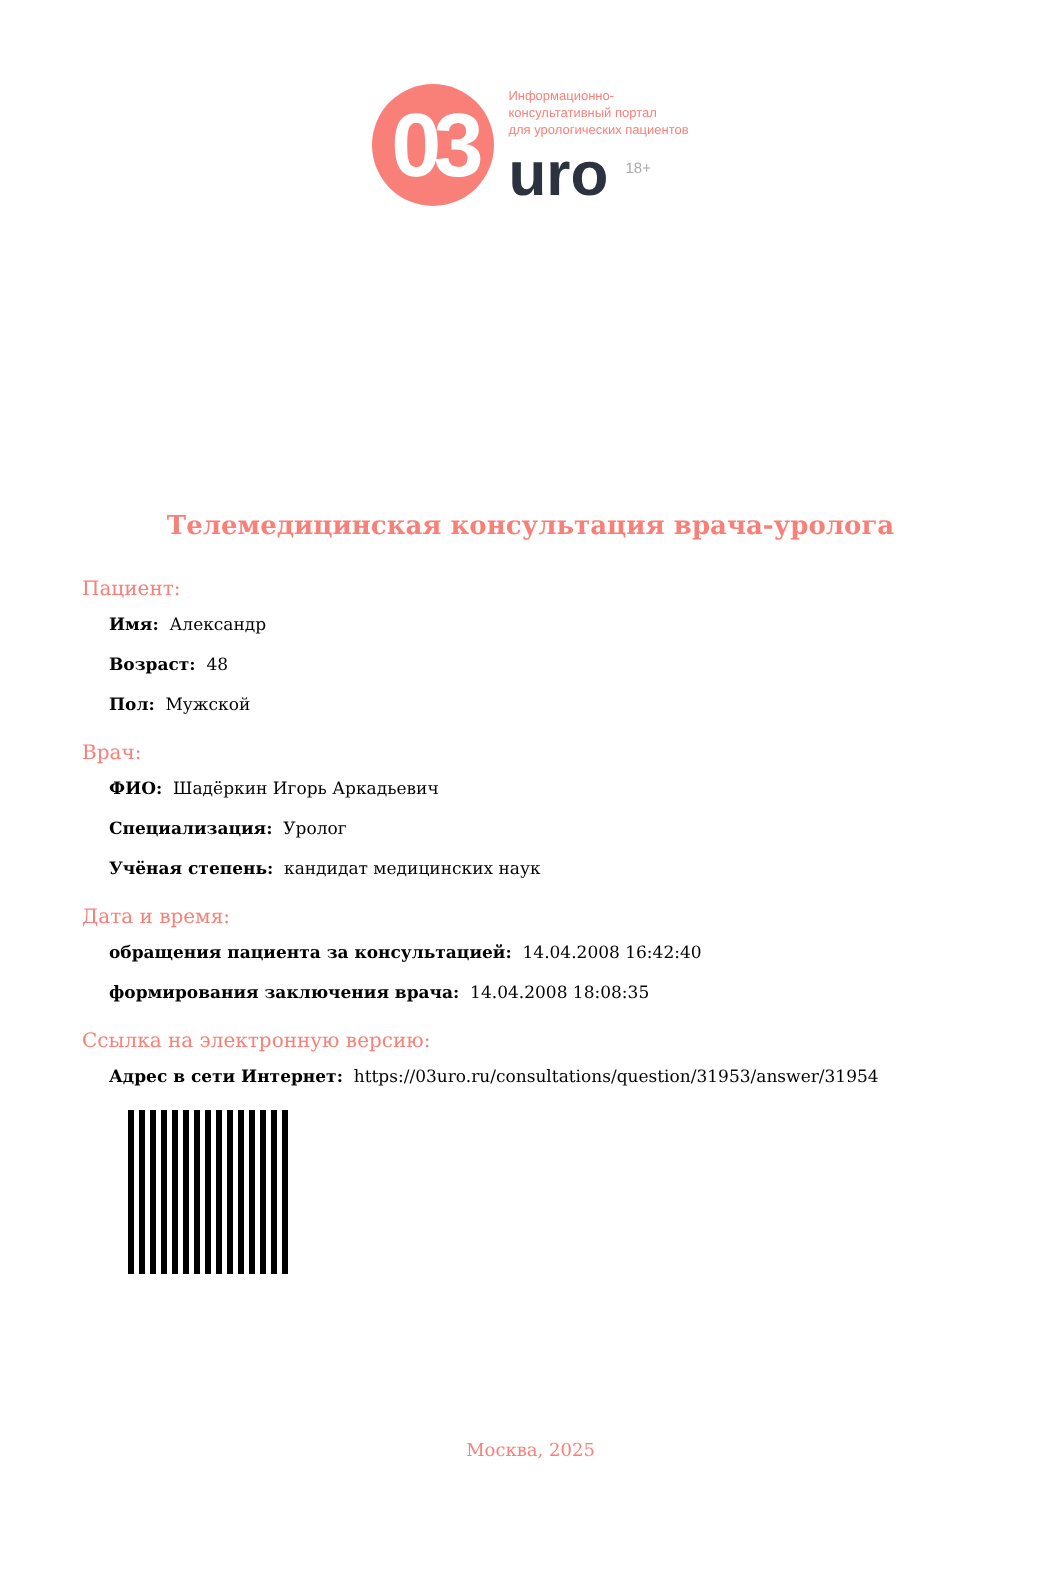03
Информационно-
консультативный портал
для урологических пациентов
uro <sup>18+</sup>
Телемедицинская консультация врача-уролога
Пациент:
Имя: Александр
Возраст: 48
Пол: Мужской
Врач:
ФИО: Шадёркин Игорь Аркадьевич
Специализация: Уролог
Учёная степень: кандидат медицинских наук
Дата и время:
обращения пациента за консультацией: 14.04.2008 16:42:40
формирования заключения врача: 14.04.2008 18:08:35
Ссылка на электронную версию:
Адрес в сети Интернет: https://03uro.ru/consultations/question/31953/answer/31954
Москва, 2025